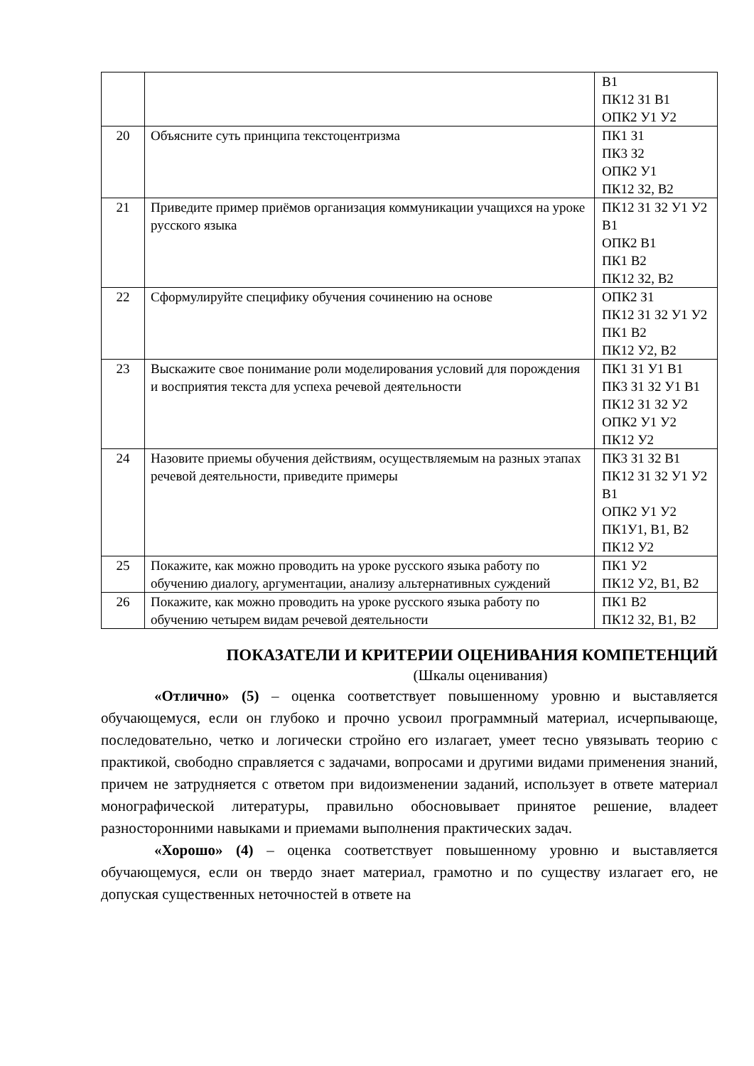| | | В1 ПК12 З1 В1 ОПК2 У1 У2 |
| 20 | Объясните суть принципа текстоцентризма | ПК1 З1 ПК3 З2 ОПК2 У1 ПК12 З2, В2 |
| 21 | Приведите пример приёмов организация коммуникации учащихся на уроке русского языка | ПК12 З1 З2 У1 У2 В1 ОПК2 В1 ПК1 В2 ПК12 З2, В2 |
| 22 | Сформулируйте специфику обучения сочинению на основе | ОПК2 З1 ПК12 З1 З2 У1 У2 ПК1 В2 ПК12 У2, В2 |
| 23 | Выскажите свое понимание роли моделирования условий для порождения и восприятия текста для успеха речевой деятельности | ПК1 З1 У1 В1 ПК3 З1 З2 У1 В1 ПК12 З1 З2 У2 ОПК2 У1 У2 ПК12 У2 |
| 24 | Назовите приемы обучения действиям, осуществляемым на разных этапах речевой деятельности, приведите примеры | ПК3 З1 З2 В1 ПК12 З1 З2 У1 У2 В1 ОПК2 У1 У2 ПК1У1, В1, В2 ПК12 У2 |
| 25 | Покажите, как можно проводить на уроке русского языка работу по обучению диалогу, аргументации, анализу альтернативных суждений | ПК1 У2 ПК12 У2, В1, В2 |
| 26 | Покажите, как можно проводить на уроке русского языка работу по обучению четырем видам речевой деятельности | ПК1 В2 ПК12 З2, В1, В2 |
ПОКАЗАТЕЛИ И КРИТЕРИИ ОЦЕНИВАНИЯ КОМПЕТЕНЦИЙ
(Шкалы оценивания)
«Отлично» (5) – оценка соответствует повышенному уровню и выставляется обучающемуся, если он глубоко и прочно усвоил программный материал, исчерпывающе, последовательно, четко и логически стройно его излагает, умеет тесно увязывать теорию с практикой, свободно справляется с задачами, вопросами и другими видами применения знаний, причем не затрудняется с ответом при видоизменении заданий, использует в ответе материал монографической литературы, правильно обосновывает принятое решение, владеет разносторонними навыками и приемами выполнения практических задач.
«Хорошо» (4) – оценка соответствует повышенному уровню и выставляется обучающемуся, если он твердо знает материал, грамотно и по существу излагает его, не допуская существенных неточностей в ответе на